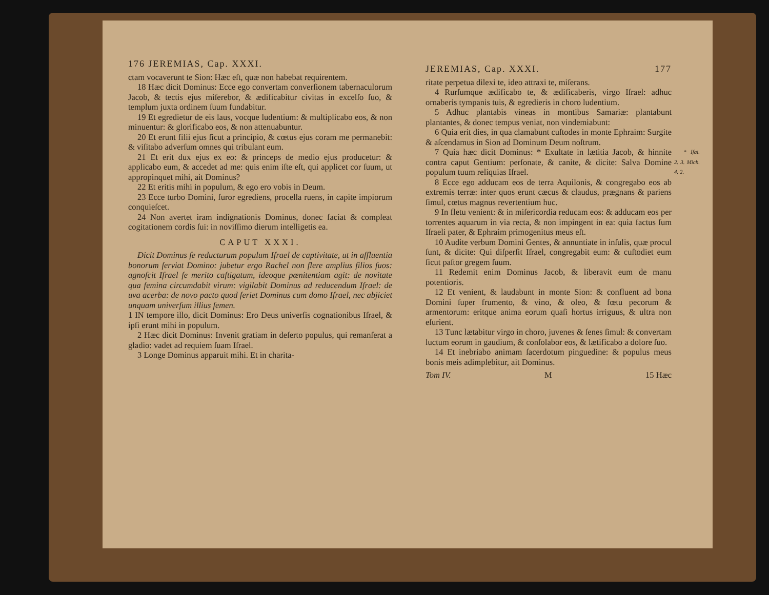176 JEREMIAS, Cap. XXXI.
ctam vocaverunt te Sion: Hæc eſt, quæ non habebat requirentem.
18 Hæc dicit Dominus: Ecce ego convertam converſionem tabernaculorum Jacob, & tectis ejus miſerebor, & ædificabitur civitas in excelſo ſuo, & templum juxta ordinem ſuum fundabitur.
19 Et egredietur de eis laus, vocque ludentium: & multiplicabo eos, & non minuentur: & glorificabo eos, & non attenuabuntur.
20 Et erunt filii ejus ſicut a principio, & cœtus ejus coram me permanebit: & viſitabo adverſum omnes qui tribulant eum.
21 Et erit dux ejus ex eo: & princeps de medio ejus producetur: & applicabo eum, & accedet ad me: quis enim iſte eſt, qui applicet cor ſuum, ut appropinquet mihi, ait Dominus?
22 Et eritis mihi in populum, & ego ero vobis in Deum.
23 Ecce turbo Domini, furor egrediens, procella ruens, in capite impiorum conquieſcet.
24 Non avertet iram indignationis Dominus, donec faciat & compleat cogitationem cordis ſui: in noviſſimo dierum intelligetis ea.
CAPUT XXXI.
Dicit Dominus ſe reducturum populum Iſrael de captivitate, ut in affluentia bonorum ſerviat Domino: jubetur ergo Rachel non flere amplius filios ſuos: agnoſcit Iſrael ſe merito caſtigatum, ideoque pœnitentiam agit: de novitate qua femina circumdabit virum: vigilabit Dominus ad reducendum Iſrael: de uva acerba: de novo pacto quod feriet Dominus cum domo Iſrael, nec abjiciet unquam univerſum illius ſemen.
1 IN tempore illo, dicit Dominus: Ero Deus univerſis cognationibus Iſrael, & ipſi erunt mihi in populum.
2 Hæc dicit Dominus: Invenit gratiam in deſerto populus, qui remanſerat a gladio: vadet ad requiem ſuam Iſrael.
3 Longe Dominus apparuit mihi. Et in charita-
JEREMIAS, Cap. XXXI. 177
ritate perpetua dilexi te, ideo attraxi te, miſerans.
4 Rurſumque ædificabo te, & ædificaberis, virgo Iſrael: adhuc ornaberis tympanis tuis, & egredieris in choro ludentium.
5 Adhuc plantabis vineas in montibus Samariæ: plantabunt plantantes, & donec tempus veniat, non vindemiabunt:
6 Quia erit dies, in qua clamabunt cuſtodes in monte Ephraim: Surgite & aſcendamus in Sion ad Dominum Deum noſtrum.
* Iſai. 2. 3. Mich. 4. 2. 7 Quia hæc dicit Dominus: * Exultate in lætitia Jacob, & hinnite contra caput Gentium: perſonate, & canite, & dicite: Salva Domine populum tuum reliquias Iſrael.
8 Ecce ego adducam eos de terra Aquilonis, & congregabo eos ab extremis terræ: inter quos erunt cæcus & claudus, prægnans & pariens ſimul, cœtus magnus revertentium huc.
9 In fletu venient: & in miſericordia reducam eos: & adducam eos per torrentes aquarum in via recta, & non impingent in ea: quia factus ſum Iſraeli pater, & Ephraim primogenitus meus eſt.
10 Audite verbum Domini Gentes, & annuntiate in inſulis, quæ procul ſunt, & dicite: Qui diſperſit Iſrael, congregabit eum: & cuſtodiet eum ſicut paſtor gregem ſuum.
11 Redemit enim Dominus Jacob, & liberavit eum de manu potentioris.
12 Et venient, & laudabunt in monte Sion: & confluent ad bona Domini ſuper frumento, & vino, & oleo, & fœtu pecorum & armentorum: eritque anima eorum quaſi hortus irriguus, & ultra non eſurient.
13 Tunc lætabitur virgo in choro, juvenes & ſenes ſimul: & convertam luctum eorum in gaudium, & conſolabor eos, & lætificabo a dolore ſuo.
14 Et inebriabo animam ſacerdotum pinguedine: & populus meus bonis meis adimplebitur, ait Dominus.
Tom IV. M 15 Hæc